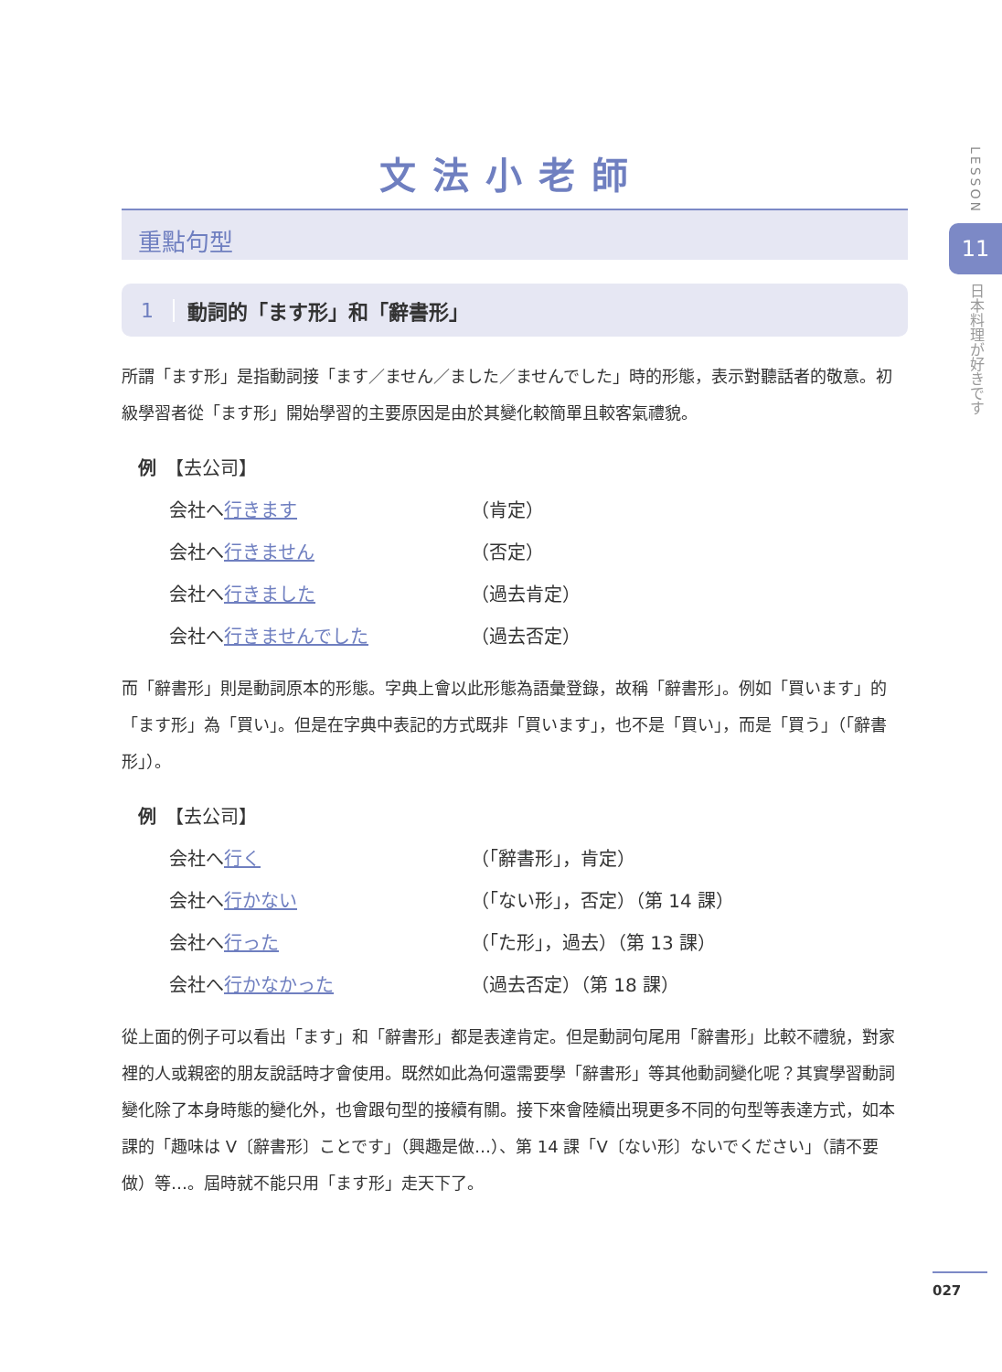文法小老師
LESSON
11
日本料理が好きです
重點句型
1 動詞的「ます形」和「辭書形」
所謂「ます形」是指動詞接「ます／ません／ました／ませんでした」時的形態，表示對聽話者的敬意。初級學習者從「ます形」開始學習的主要原因是由於其變化較簡單且較客氣禮貌。
例　【去公司】
会社へ行きます
（肯定）
会社へ行きません
（否定）
会社へ行きました
（過去肯定）
会社へ行きませんでした
（過去否定）
而「辭書形」則是動詞原本的形態。字典上會以此形態為語彙登錄，故稱「辭書形」。例如「買います」的「ます形」為「買い」。但是在字典中表記的方式既非「買います」，也不是「買い」，而是「買う」（「辭書形」）。
例　【去公司】
会社へ行く
（「辭書形」，肯定）
会社へ行かない
（「ない形」，否定）（第 14 課）
会社へ行った
（「た形」，過去）（第 13 課）
会社へ行かなかった
（過去否定）（第 18 課）
從上面的例子可以看出「ます」和「辭書形」都是表達肯定。但是動詞句尾用「辭書形」比較不禮貌，對家裡的人或親密的朋友說話時才會使用。既然如此為何還需要學「辭書形」等其他動詞變化呢？其實學習動詞變化除了本身時態的變化外，也會跟句型的接續有關。接下來會陸續出現更多不同的句型等表達方式，如本課的「趣味は V〔辭書形〕ことです」（興趣是做…）、第 14 課「V〔ない形〕ないでください」（請不要做）等…。屆時就不能只用「ます形」走天下了。
027